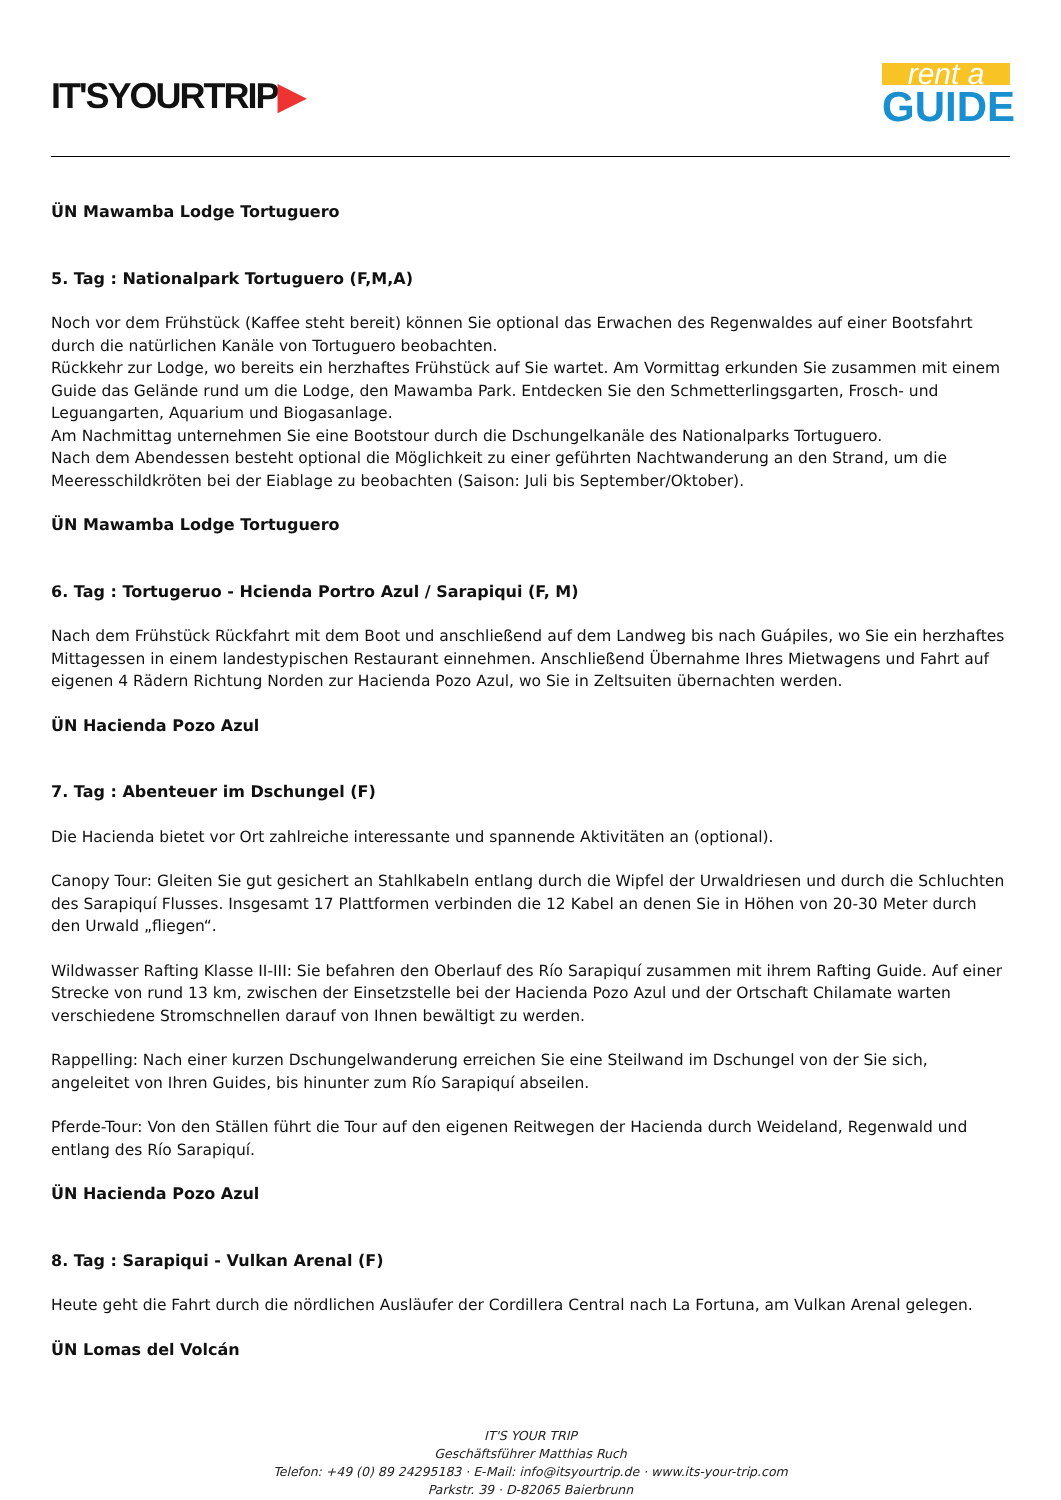IT'SYOURTRIP▶
rent a
GUIDE
ÜN Mawamba Lodge Tortuguero
5. Tag : Nationalpark Tortuguero (F,M,A)
Noch vor dem Frühstück (Kaffee steht bereit) können Sie optional das Erwachen des Regenwaldes auf einer Bootsfahrt durch die natürlichen Kanäle von Tortuguero beobachten.
Rückkehr zur Lodge, wo bereits ein herzhaftes Frühstück auf Sie wartet. Am Vormittag erkunden Sie zusammen mit einem Guide das Gelände rund um die Lodge, den Mawamba Park. Entdecken Sie den Schmetterlingsgarten, Frosch- und Leguangarten, Aquarium und Biogasanlage.
Am Nachmittag unternehmen Sie eine Bootstour durch die Dschungelkanäle des Nationalparks Tortuguero.
Nach dem Abendessen besteht optional die Möglichkeit zu einer geführten Nachtwanderung an den Strand, um die Meeresschildkröten bei der Eiablage zu beobachten (Saison: Juli bis September/Oktober).
ÜN Mawamba Lodge Tortuguero
6. Tag : Tortugeruo - Hcienda Portro Azul / Sarapiqui (F, M)
Nach dem Frühstück Rückfahrt mit dem Boot und anschließend auf dem Landweg bis nach Guápiles, wo Sie ein herzhaftes Mittagessen in einem landestypischen Restaurant einnehmen. Anschließend Übernahme Ihres Mietwagens und Fahrt auf eigenen 4 Rädern Richtung Norden zur Hacienda Pozo Azul, wo Sie in Zeltsuiten übernachten werden.
ÜN Hacienda Pozo Azul
7. Tag : Abenteuer im Dschungel (F)
Die Hacienda bietet vor Ort zahlreiche interessante und spannende Aktivitäten an (optional).
Canopy Tour: Gleiten Sie gut gesichert an Stahlkabeln entlang durch die Wipfel der Urwaldriesen und durch die Schluchten des Sarapiquí Flusses. Insgesamt 17 Plattformen verbinden die 12 Kabel an denen Sie in Höhen von 20-30 Meter durch den Urwald „fliegen“.
Wildwasser Rafting Klasse II-III: Sie befahren den Oberlauf des Río Sarapiquí zusammen mit ihrem Rafting Guide. Auf einer Strecke von rund 13 km, zwischen der Einsetzstelle bei der Hacienda Pozo Azul und der Ortschaft Chilamate warten verschiedene Stromschnellen darauf von Ihnen bewältigt zu werden.
Rappelling: Nach einer kurzen Dschungelwanderung erreichen Sie eine Steilwand im Dschungel von der Sie sich, angeleitet von Ihren Guides, bis hinunter zum Río Sarapiquí abseilen.
Pferde-Tour: Von den Ställen führt die Tour auf den eigenen Reitwegen der Hacienda durch Weideland, Regenwald und entlang des Río Sarapiquí.
ÜN Hacienda Pozo Azul
8. Tag : Sarapiqui - Vulkan Arenal (F)
Heute geht die Fahrt durch die nördlichen Ausläufer der Cordillera Central nach La Fortuna, am Vulkan Arenal gelegen.
ÜN Lomas del Volcán
IT'S YOUR TRIP
Geschäftsführer Matthias Ruch
Telefon: +49 (0) 89 24295183 · E-Mail: info@itsyourtrip.de · www.its-your-trip.com
Parkstr. 39 · D-82065 Baierbrunn